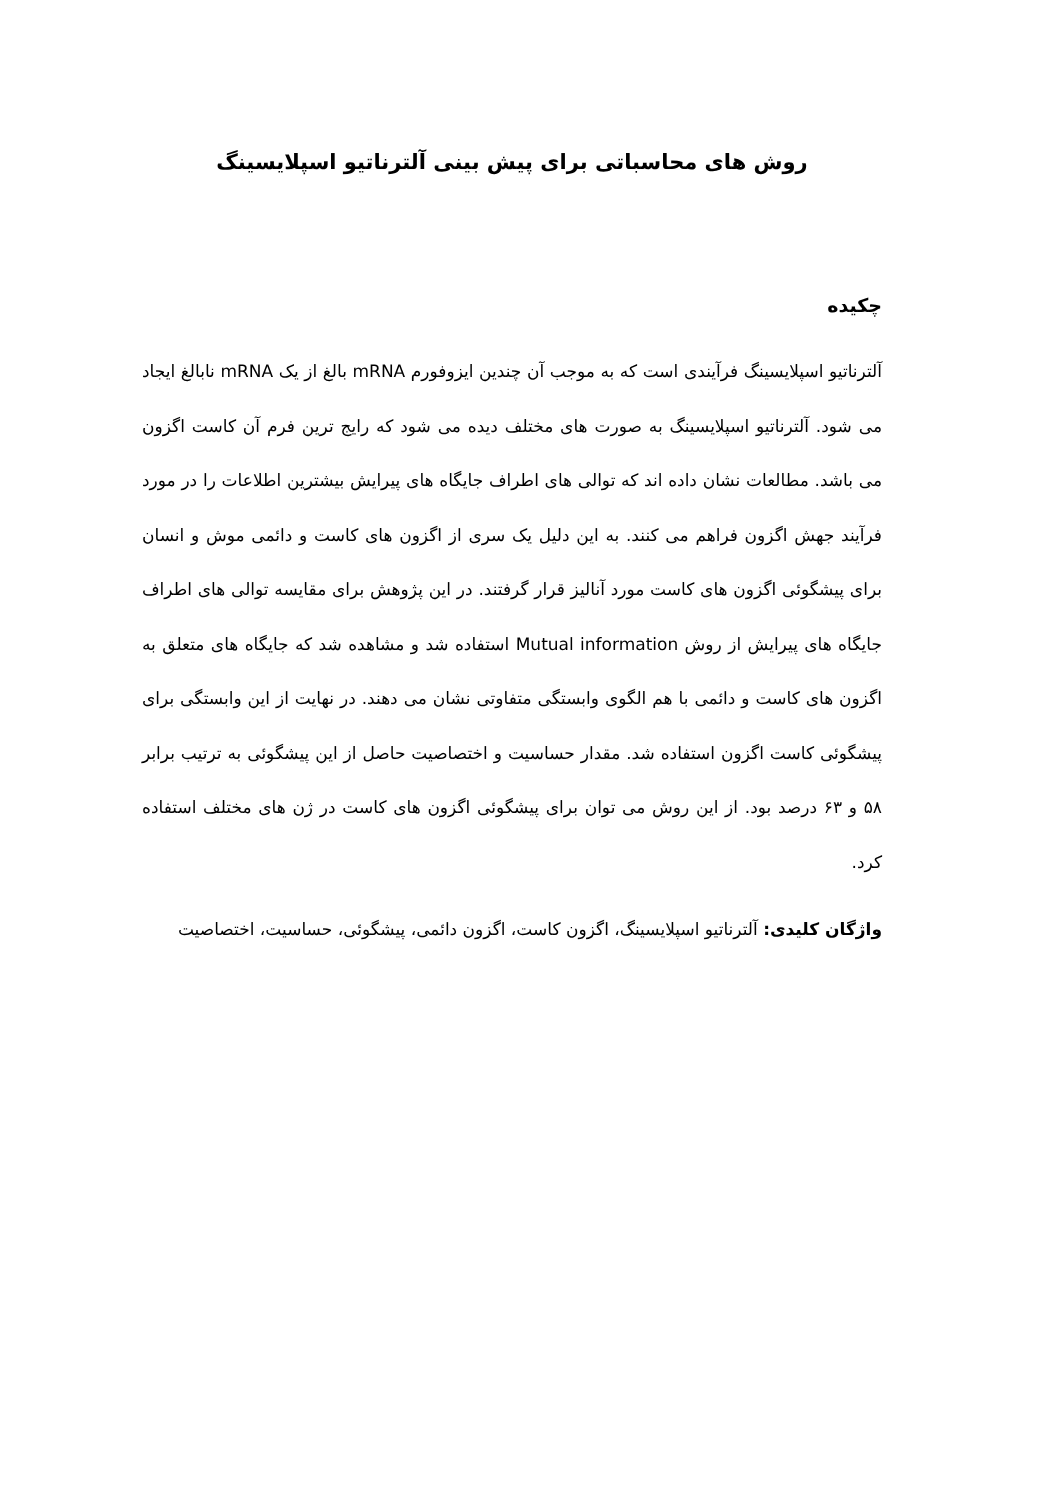روش های محاسباتی برای پیش بینی آلترناتیو اسپلایسینگ
چکیده
آلترناتیو اسپلایسینگ فرآیندی است که به موجب آن چندین ایزوفورم mRNA بالغ از یک mRNA نابالغ ایجاد می شود. آلترناتیو اسپلایسینگ به صورت های مختلف دیده می شود که رایج ترین فرم آن کاست اگزون می باشد. مطالعات نشان داده اند که توالی های اطراف جایگاه های پیرایش بیشترین اطلاعات را در مورد فرآیند جهش اگزون فراهم می کنند. به این دلیل یک سری از اگزون های کاست و دائمی موش و انسان برای پیشگوئی اگزون های کاست مورد آنالیز قرار گرفتند. در این پژوهش برای مقایسه توالی های اطراف جایگاه های پیرایش از روش Mutual information استفاده شد و مشاهده شد که جایگاه های متعلق به اگزون های کاست و دائمی با هم الگوی وابستگی متفاوتی نشان می دهند. در نهایت از این وابستگی برای پیشگوئی کاست اگزون استفاده شد. مقدار حساسیت و اختصاصیت حاصل از این پیشگوئی به ترتیب برابر ۵۸ و ۶۳ درصد بود. از این روش می توان برای پیشگوئی اگزون های کاست در ژن های مختلف استفاده کرد.
واژگان کلیدی: آلترناتیو اسپلایسینگ، اگزون کاست، اگزون دائمی، پیشگوئی، حساسیت، اختصاصیت